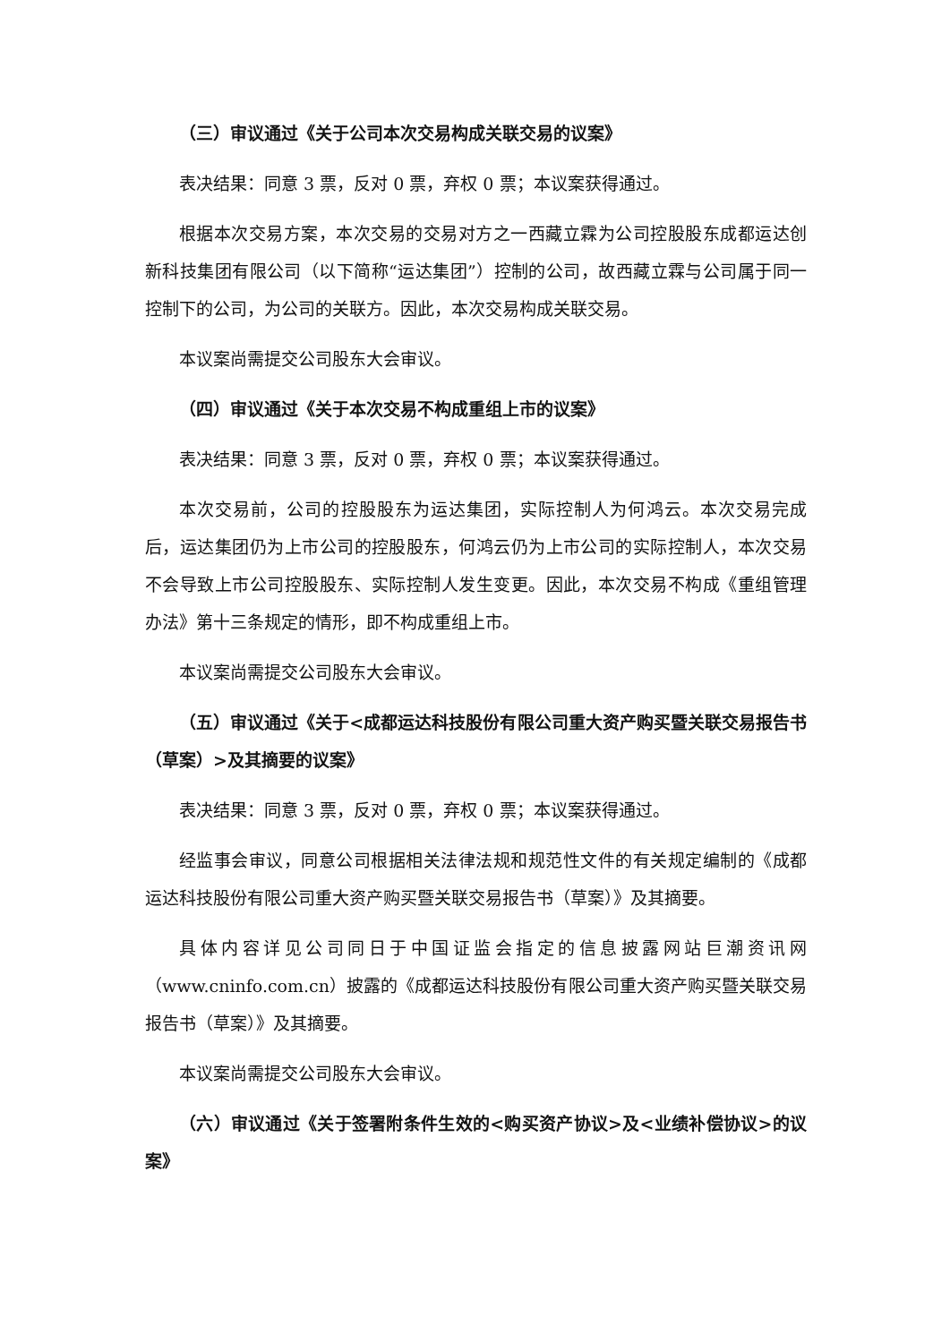（三）审议通过《关于公司本次交易构成关联交易的议案》
表决结果：同意 3 票，反对 0 票，弃权 0 票；本议案获得通过。
根据本次交易方案，本次交易的交易对方之一西藏立霖为公司控股股东成都运达创新科技集团有限公司（以下简称“运达集团”）控制的公司，故西藏立霖与公司属于同一控制下的公司，为公司的关联方。因此，本次交易构成关联交易。
本议案尚需提交公司股东大会审议。
（四）审议通过《关于本次交易不构成重组上市的议案》
表决结果：同意 3 票，反对 0 票，弃权 0 票；本议案获得通过。
本次交易前，公司的控股股东为运达集团，实际控制人为何鸿云。本次交易完成后，运达集团仍为上市公司的控股股东，何鸿云仍为上市公司的实际控制人，本次交易不会导致上市公司控股股东、实际控制人发生变更。因此，本次交易不构成《重组管理办法》第十三条规定的情形，即不构成重组上市。
本议案尚需提交公司股东大会审议。
（五）审议通过《关于<成都运达科技股份有限公司重大资产购买暨关联交易报告书（草案）>及其摘要的议案》
表决结果：同意 3 票，反对 0 票，弃权 0 票；本议案获得通过。
经监事会审议，同意公司根据相关法律法规和规范性文件的有关规定编制的《成都运达科技股份有限公司重大资产购买暨关联交易报告书（草案）》及其摘要。
具体内容详见公司同日于中国证监会指定的信息披露网站巨潮资讯网（www.cninfo.com.cn）披露的《成都运达科技股份有限公司重大资产购买暨关联交易报告书（草案）》及其摘要。
本议案尚需提交公司股东大会审议。
（六）审议通过《关于签署附条件生效的<购买资产协议>及<业绩补偿协议>的议案》